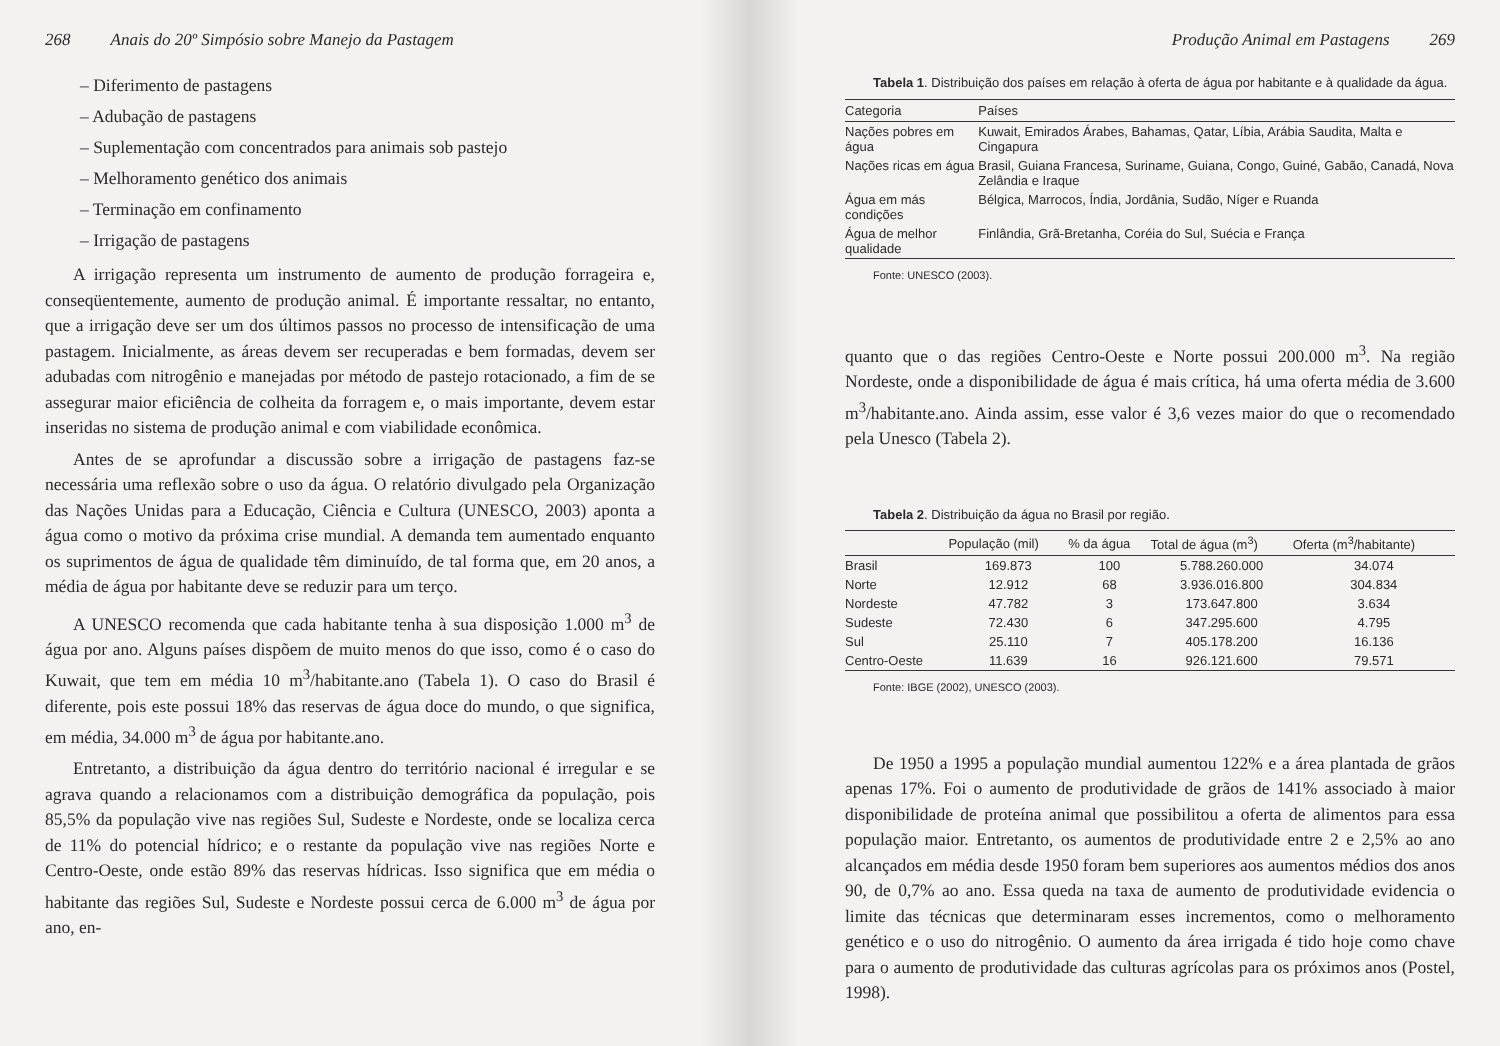268 Anais do 20º Simpósio sobre Manejo da Pastagem
– Diferimento de pastagens
– Adubação de pastagens
– Suplementação com concentrados para animais sob pastejo
– Melhoramento genético dos animais
– Terminação em confinamento
– Irrigação de pastagens
A irrigação representa um instrumento de aumento de produção forrageira e, conseqüentemente, aumento de produção animal. É importante ressaltar, no entanto, que a irrigação deve ser um dos últimos passos no processo de intensificação de uma pastagem. Inicialmente, as áreas devem ser recuperadas e bem formadas, devem ser adubadas com nitrogênio e manejadas por método de pastejo rotacionado, a fim de se assegurar maior eficiência de colheita da forragem e, o mais importante, devem estar inseridas no sistema de produção animal e com viabilidade econômica.
Antes de se aprofundar a discussão sobre a irrigação de pastagens faz-se necessária uma reflexão sobre o uso da água. O relatório divulgado pela Organização das Nações Unidas para a Educação, Ciência e Cultura (UNESCO, 2003) aponta a água como o motivo da próxima crise mundial. A demanda tem aumentado enquanto os suprimentos de água de qualidade têm diminuído, de tal forma que, em 20 anos, a média de água por habitante deve se reduzir para um terço.
A UNESCO recomenda que cada habitante tenha à sua disposição 1.000 m<sup>3</sup> de água por ano. Alguns países dispõem de muito menos do que isso, como é o caso do Kuwait, que tem em média 10 m<sup>3</sup>/habitante.ano (Tabela 1). O caso do Brasil é diferente, pois este possui 18% das reservas de água doce do mundo, o que significa, em média, 34.000 m<sup>3</sup> de água por habitante.ano.
Entretanto, a distribuição da água dentro do território nacional é irregular e se agrava quando a relacionamos com a distribuição demográfica da população, pois 85,5% da população vive nas regiões Sul, Sudeste e Nordeste, onde se localiza cerca de 11% do potencial hídrico; e o restante da população vive nas regiões Norte e Centro-Oeste, onde estão 89% das reservas hídricas. Isso significa que em média o habitante das regiões Sul, Sudeste e Nordeste possui cerca de 6.000 m<sup>3</sup> de água por ano, en-
Produção Animal em Pastagens 269
Tabela 1. Distribuição dos países em relação à oferta de água por habitante e à qualidade da água.
| Categoria | Países |
| --- | --- |
| Nações pobres em água | Kuwait, Emirados Árabes, Bahamas, Qatar, Líbia, Arábia Saudita, Malta e Cingapura |
| Nações ricas em água | Brasil, Guiana Francesa, Suriname, Guiana, Congo, Guiné, Gabão, Canadá, Nova Zelândia e Iraque |
| Água em más condições | Bélgica, Marrocos, Índia, Jordânia, Sudão, Níger e Ruanda |
| Água de melhor qualidade | Finlândia, Grã-Bretanha, Coréia do Sul, Suécia e França |
Fonte: UNESCO (2003).
quanto que o das regiões Centro-Oeste e Norte possui 200.000 m<sup>3</sup>. Na região Nordeste, onde a disponibilidade de água é mais crítica, há uma oferta média de 3.600 m<sup>3</sup>/habitante.ano. Ainda assim, esse valor é 3,6 vezes maior do que o recomendado pela Unesco (Tabela 2).
Tabela 2. Distribuição da água no Brasil por região.
| | População (mil) | % da água | Total de água (m<sup>3</sup>) | Oferta (m<sup>3</sup>/habitante) |
| --- | --- | --- | --- | --- |
| Brasil | 169.873 | 100 | 5.788.260.000 | 34.074 |
| Norte | 12.912 | 68 | 3.936.016.800 | 304.834 |
| Nordeste | 47.782 | 3 | 173.647.800 | 3.634 |
| Sudeste | 72.430 | 6 | 347.295.600 | 4.795 |
| Sul | 25.110 | 7 | 405.178.200 | 16.136 |
| Centro-Oeste | 11.639 | 16 | 926.121.600 | 79.571 |
Fonte: IBGE (2002), UNESCO (2003).
De 1950 a 1995 a população mundial aumentou 122% e a área plantada de grãos apenas 17%. Foi o aumento de produtividade de grãos de 141% associado à maior disponibilidade de proteína animal que possibilitou a oferta de alimentos para essa população maior. Entretanto, os aumentos de produtividade entre 2 e 2,5% ao ano alcançados em média desde 1950 foram bem superiores aos aumentos médios dos anos 90, de 0,7% ao ano. Essa queda na taxa de aumento de produtividade evidencia o limite das técnicas que determinaram esses incrementos, como o melhoramento genético e o uso do nitrogênio. O aumento da área irrigada é tido hoje como chave para o aumento de produtividade das culturas agrícolas para os próximos anos (Postel, 1998).